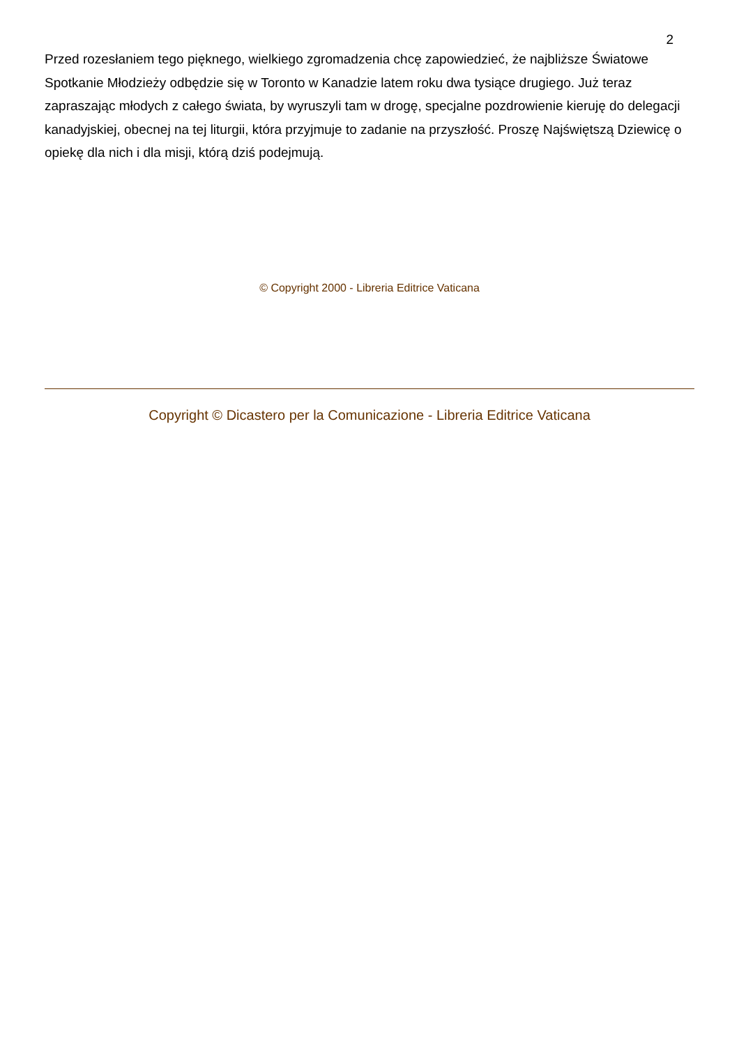2
Przed rozesłaniem tego pięknego, wielkiego zgromadzenia chcę zapowiedzieć, że najbliższe Światowe Spotkanie Młodzieży odbędzie się w Toronto w Kanadzie latem roku dwa tysiące drugiego. Już teraz zapraszając młodych z całego świata, by wyruszyli tam w drogę, specjalne pozdrowienie kieruję do delegacji kanadyjskiej, obecnej na tej liturgii, która przyjmuje to zadanie na przyszłość. Proszę Najświętszą Dziewicę o opiekę dla nich i dla misji, którą dziś podejmują.
© Copyright 2000 - Libreria Editrice Vaticana
Copyright © Dicastero per la Comunicazione - Libreria Editrice Vaticana